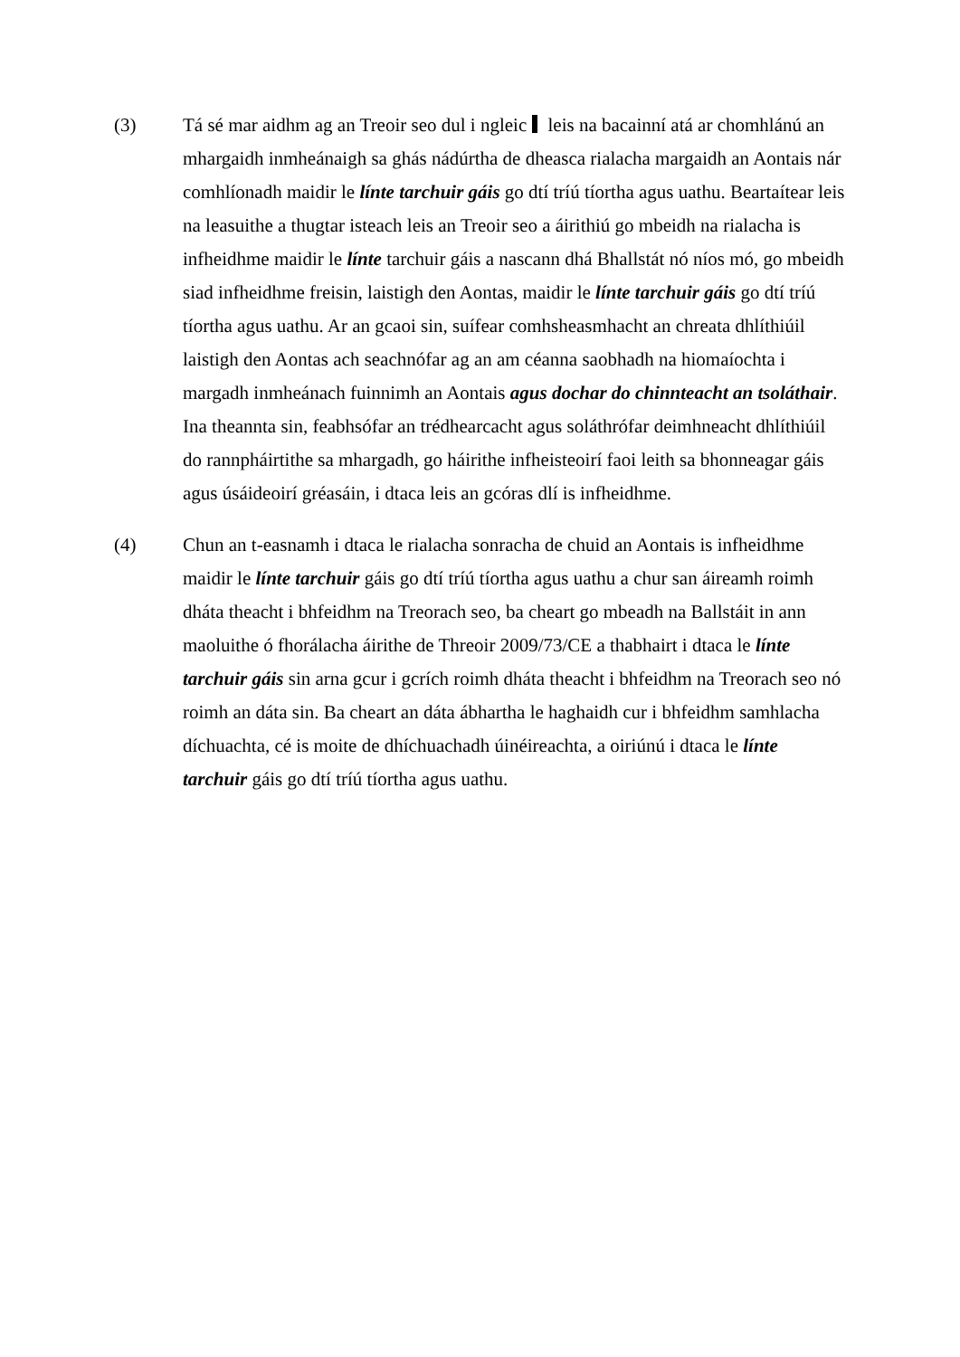(3) Tá sé mar aidhm ag an Treoir seo dul i ngleic leis na bacainní atá ar chomhlánú an mhargaidh inmheánaigh sa ghás nádúrtha de dheasca rialacha margaidh an Aontais nár comhlíonadh maidir le línte tarchuir gáis go dtí tríú tíortha agus uathu. Beartaítear leis na leasuithe a thugtar isteach leis an Treoir seo a áirithiú go mbeidh na rialacha is infheidhme maidir le línte tarchuir gáis a nascann dhá Bhallstát nó níos mó, go mbeidh siad infheidhme freisin, laistigh den Aontas, maidir le línte tarchuir gáis go dtí tríú tíortha agus uathu. Ar an gcaoi sin, suífear comhsheasmhacht an chreata dhlíthiúil laistigh den Aontas ach seachnófar ag an am céanna saobhadh na hiomaíochta i margadh inmheánach fuinnimh an Aontais agus dochar do chinnteacht an tsoláthair. Ina theannta sin, feabhsófar an trédhearcacht agus soláthrófar deimhneacht dhlíthiúil do rannpháirtithe sa mhargadh, go háirithe infheisteoirí faoi leith sa bhonneagar gáis agus úsáideoirí gréasáin, i dtaca leis an gcóras dlí is infheidhme.
(4) Chun an t-easnamh i dtaca le rialacha sonracha de chuid an Aontais is infheidhme maidir le línte tarchuir gáis go dtí tríú tíortha agus uathu a chur san áireamh roimh dháta theacht i bhfeidhm na Treorach seo, ba cheart go mbeadh na Ballstáit in ann maoluithe ó fhorálacha áirithe de Threoir 2009/73/CE a thabhairt i dtaca le línte tarchuir gáis sin arna gcur i gcrích roimh dháta theacht i bhfeidhm na Treorach seo nó roimh an dáta sin. Ba cheart an dáta ábhartha le haghaidh cur i bhfeidhm samhlacha díchuachta, cé is moite de dhíchuachadh úinéireachta, a oiriúnú i dtaca le línte tarchuir gáis go dtí tríú tíortha agus uathu.